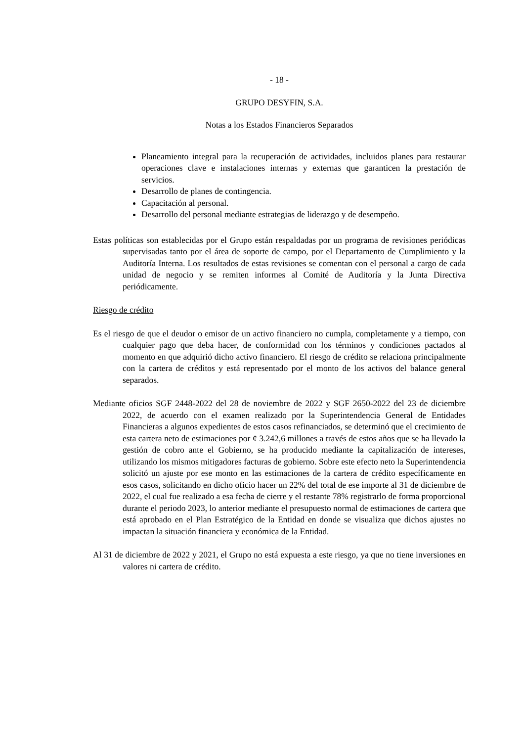- 18 -
GRUPO DESYFIN, S.A.
Notas a los Estados Financieros Separados
Planeamiento integral para la recuperación de actividades, incluidos planes para restaurar operaciones clave e instalaciones internas y externas que garanticen la prestación de servicios.
Desarrollo de planes de contingencia.
Capacitación al personal.
Desarrollo del personal mediante estrategias de liderazgo y de desempeño.
Estas políticas son establecidas por el Grupo están respaldadas por un programa de revisiones periódicas supervisadas tanto por el área de soporte de campo, por el Departamento de Cumplimiento y la Auditoría Interna. Los resultados de estas revisiones se comentan con el personal a cargo de cada unidad de negocio y se remiten informes al Comité de Auditoría y la Junta Directiva periódicamente.
Riesgo de crédito
Es el riesgo de que el deudor o emisor de un activo financiero no cumpla, completamente y a tiempo, con cualquier pago que deba hacer, de conformidad con los términos y condiciones pactados al momento en que adquirió dicho activo financiero. El riesgo de crédito se relaciona principalmente con la cartera de créditos y está representado por el monto de los activos del balance general separados.
Mediante oficios SGF 2448-2022 del 28 de noviembre de 2022 y SGF 2650-2022 del 23 de diciembre 2022, de acuerdo con el examen realizado por la Superintendencia General de Entidades Financieras a algunos expedientes de estos casos refinanciados, se determinó que el crecimiento de esta cartera neto de estimaciones por ¢ 3.242,6 millones a través de estos años que se ha llevado la gestión de cobro ante el Gobierno, se ha producido mediante la capitalización de intereses, utilizando los mismos mitigadores facturas de gobierno. Sobre este efecto neto la Superintendencia solicitó un ajuste por ese monto en las estimaciones de la cartera de crédito específicamente en esos casos, solicitando en dicho oficio hacer un 22% del total de ese importe al 31 de diciembre de 2022, el cual fue realizado a esa fecha de cierre y el restante 78% registrarlo de forma proporcional durante el periodo 2023, lo anterior mediante el presupuesto normal de estimaciones de cartera que está aprobado en el Plan Estratégico de la Entidad en donde se visualiza que dichos ajustes no impactan la situación financiera y económica de la Entidad.
Al 31 de diciembre de 2022 y 2021, el Grupo no está expuesta a este riesgo, ya que no tiene inversiones en valores ni cartera de crédito.